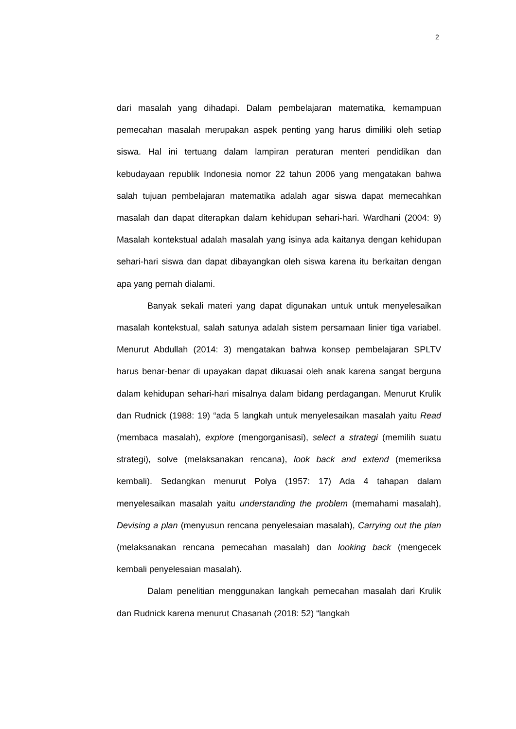2
dari masalah yang dihadapi. Dalam pembelajaran matematika, kemampuan pemecahan masalah merupakan aspek penting yang harus dimiliki oleh setiap siswa. Hal ini tertuang dalam lampiran peraturan menteri pendidikan dan kebudayaan republik Indonesia nomor 22 tahun 2006 yang mengatakan bahwa salah tujuan pembelajaran matematika adalah agar siswa dapat memecahkan masalah dan dapat diterapkan dalam kehidupan sehari-hari. Wardhani (2004: 9) Masalah kontekstual adalah masalah yang isinya ada kaitanya dengan kehidupan sehari-hari siswa dan dapat dibayangkan oleh siswa karena itu berkaitan dengan apa yang pernah dialami.
Banyak sekali materi yang dapat digunakan untuk untuk menyelesaikan masalah kontekstual, salah satunya adalah sistem persamaan linier tiga variabel. Menurut Abdullah (2014: 3) mengatakan bahwa konsep pembelajaran SPLTV harus benar-benar di upayakan dapat dikuasai oleh anak karena sangat berguna dalam kehidupan sehari-hari misalnya dalam bidang perdagangan. Menurut Krulik dan Rudnick (1988: 19) “ada 5 langkah untuk menyelesaikan masalah yaitu Read (membaca masalah), explore (mengorganisasi), select a strategi (memilih suatu strategi), solve (melaksanakan rencana), look back and extend (memeriksa kembali). Sedangkan menurut Polya (1957: 17) Ada 4 tahapan dalam menyelesaikan masalah yaitu understanding the problem (memahami masalah), Devising a plan (menyusun rencana penyelesaian masalah), Carrying out the plan (melaksanakan rencana pemecahan masalah) dan looking back (mengecek kembali penyelesaian masalah).
Dalam penelitian menggunakan langkah pemecahan masalah dari Krulik dan Rudnick karena menurut Chasanah (2018: 52) “langkah